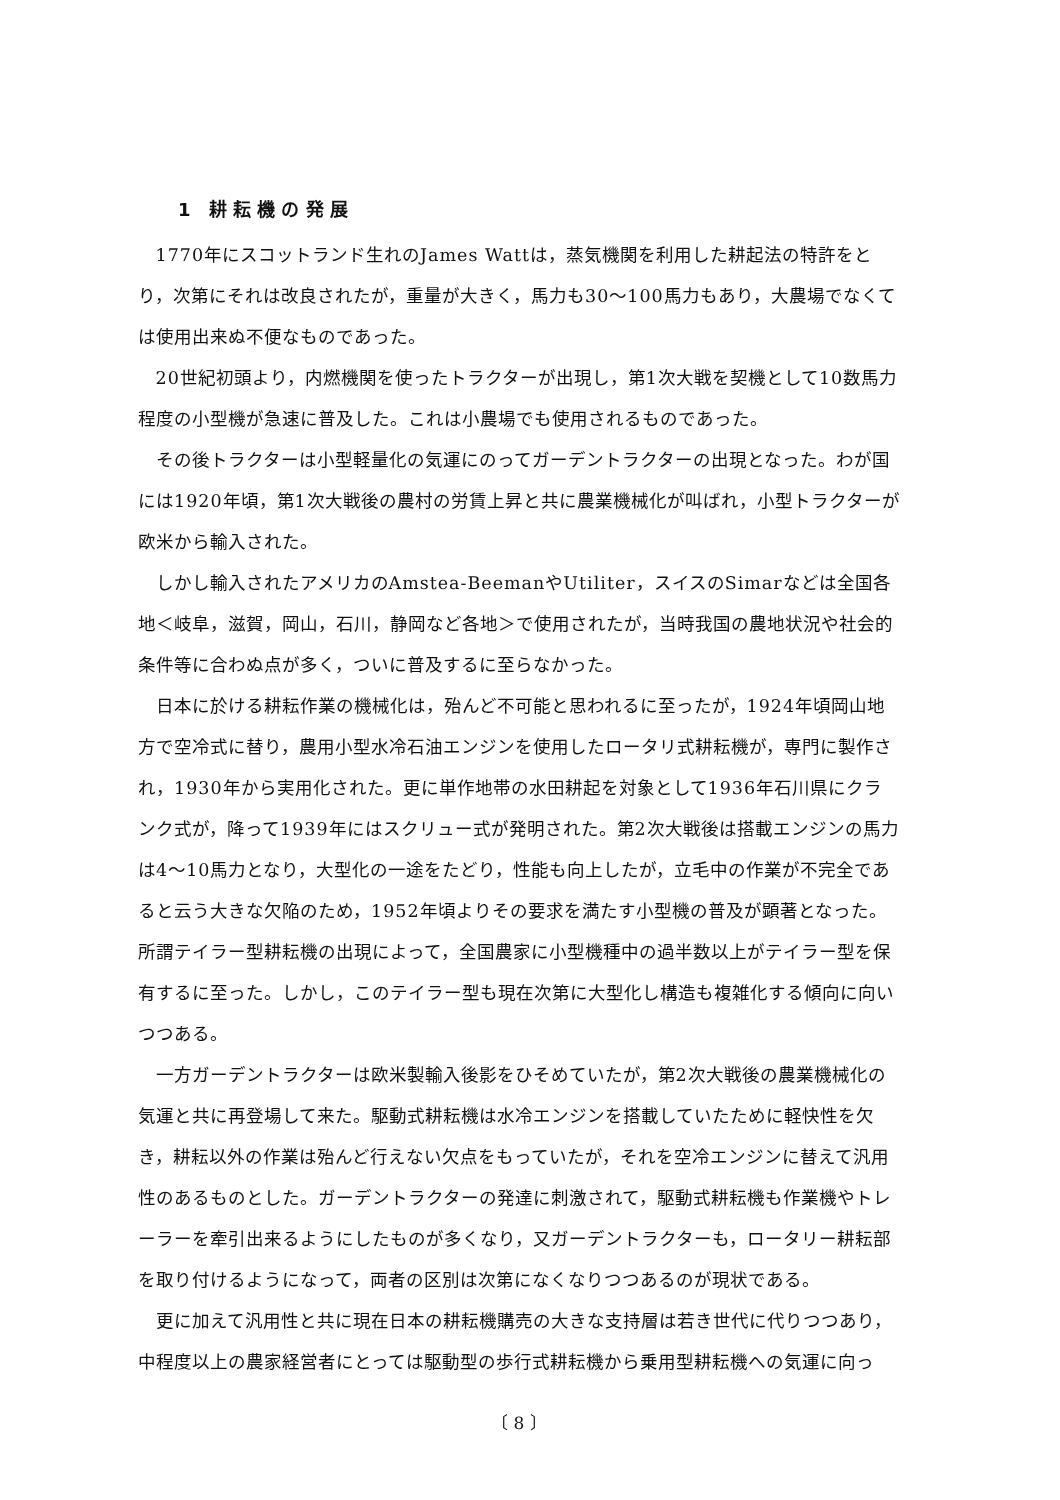1　耕 耘 機 の 発 展
1770年にスコットランド生れのJames Wattは，蒸気機関を利用した耕起法の特許をとり，次第にそれは改良されたが，重量が大きく，馬力も30～100馬力もあり，大農場でなくては使用出来ぬ不便なものであった。
20世紀初頭より，内燃機関を使ったトラクターが出現し，第1次大戦を契機として10数馬力程度の小型機が急速に普及した。これは小農場でも使用されるものであった。
その後トラクターは小型軽量化の気運にのってガーデントラクターの出現となった。わが国には1920年頃，第1次大戦後の農村の労賃上昇と共に農業機械化が叫ばれ，小型トラクターが欧米から輸入された。
しかし輸入されたアメリカのAmstea-BeemanやUtiliter，スイスのSimarなどは全国各地＜岐阜，滋賀，岡山，石川，静岡など各地＞で使用されたが，当時我国の農地状況や社会的条件等に合わぬ点が多く，ついに普及するに至らなかった。
日本に於ける耕耘作業の機械化は，殆んど不可能と思われるに至ったが，1924年頃岡山地方で空冷式に替り，農用小型水冷石油エンジンを使用したロータリ式耕耘機が，専門に製作され，1930年から実用化された。更に単作地帯の水田耕起を対象として1936年石川県にクランク式が，降って1939年にはスクリュー式が発明された。第2次大戦後は搭載エンジンの馬力は4～10馬力となり，大型化の一途をたどり，性能も向上したが，立毛中の作業が不完全であると云う大きな欠陥のため，1952年頃よりその要求を満たす小型機の普及が顕著となった。所謂テイラー型耕耘機の出現によって，全国農家に小型機種中の過半数以上がテイラー型を保有するに至った。しかし，このテイラー型も現在次第に大型化し構造も複雑化する傾向に向いつつある。
一方ガーデントラクターは欧米製輸入後影をひそめていたが，第2次大戦後の農業機械化の気運と共に再登場して来た。駆動式耕耘機は水冷エンジンを搭載していたために軽快性を欠き，耕耘以外の作業は殆んど行えない欠点をもっていたが，それを空冷エンジンに替えて汎用性のあるものとした。ガーデントラクターの発達に刺激されて，駆動式耕耘機も作業機やトレーラーを牽引出来るようにしたものが多くなり，又ガーデントラクターも，ロータリー耕耘部を取り付けるようになって，両者の区別は次第になくなりつつあるのが現状である。
更に加えて汎用性と共に現在日本の耕耘機購売の大きな支持層は若き世代に代りつつあり，中程度以上の農家経営者にとっては駆動型の歩行式耕耘機から乗用型耕耘機への気運に向っ
〔 8 〕